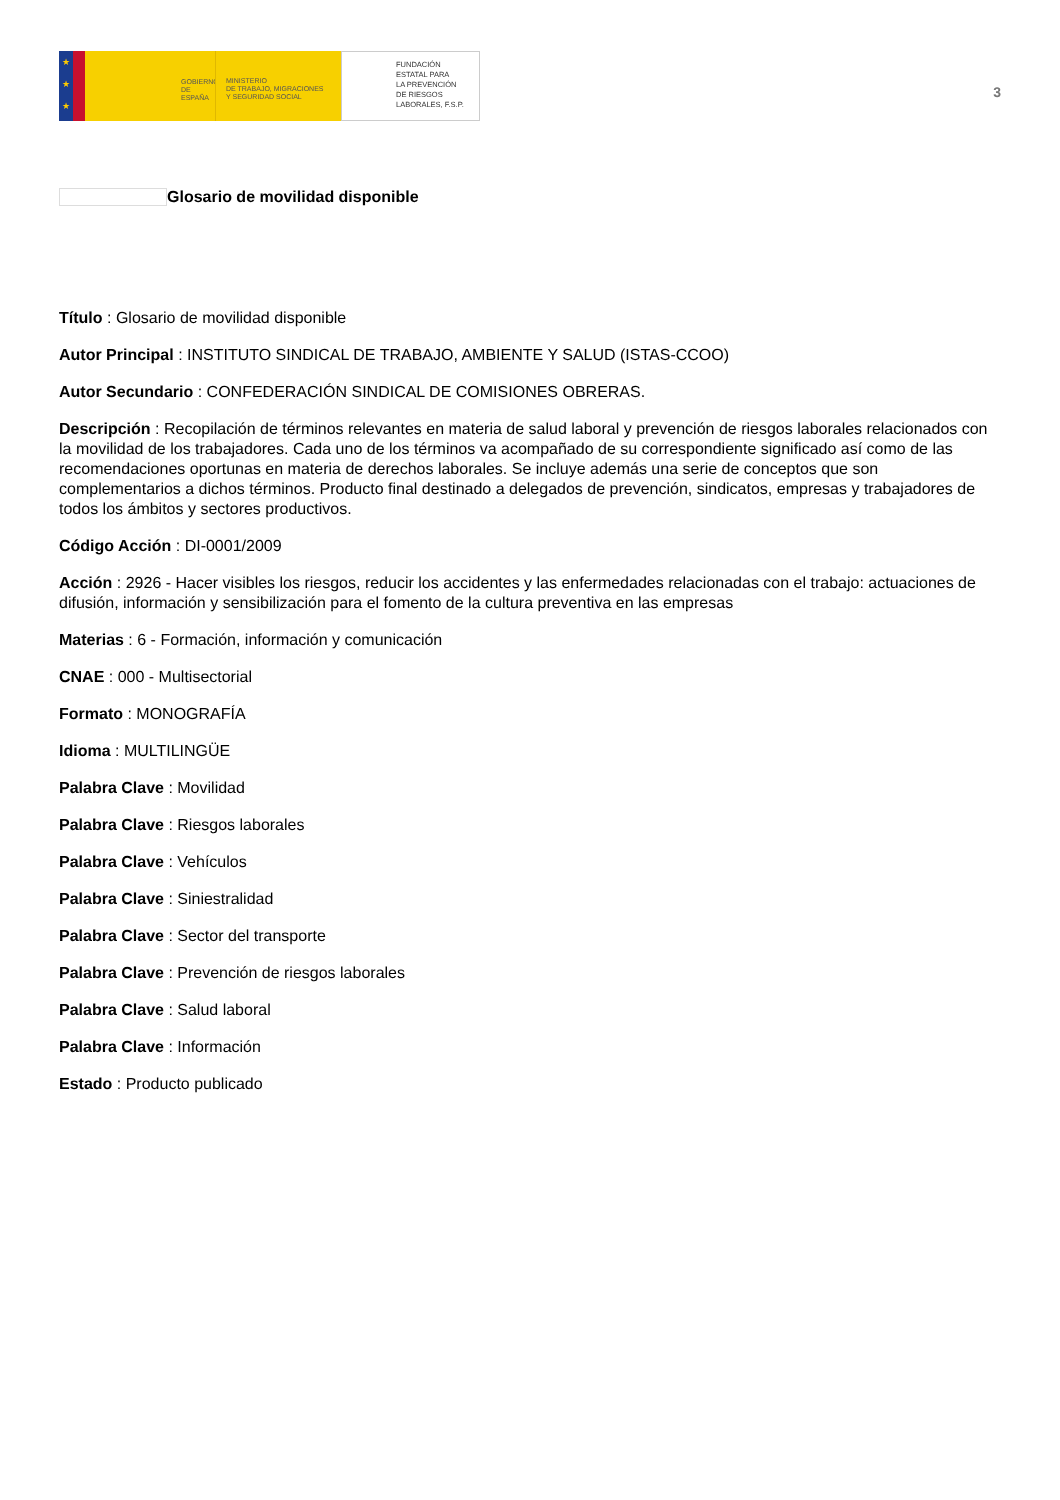★
★
★
GOBIERNO
DE ESPAÑA
MINISTERIO
DE TRABAJO, MIGRACIONES
Y SEGURIDAD SOCIAL
FUNDACIÓN
ESTATAL PARA
LA PREVENCIÓN
DE RIESGOS
LABORALES, F.S.P.
3
Glosario de movilidad disponible
Título : Glosario de movilidad disponible
Autor Principal : INSTITUTO SINDICAL DE TRABAJO, AMBIENTE Y SALUD (ISTAS-CCOO)
Autor Secundario : CONFEDERACIÓN SINDICAL DE COMISIONES OBRERAS.
Descripción : Recopilación de términos relevantes en materia de salud laboral y prevención de riesgos laborales relacionados con la movilidad de los trabajadores. Cada uno de los términos va acompañado de su correspondiente significado así como de las recomendaciones oportunas en materia de derechos laborales. Se incluye además una serie de conceptos que son complementarios a dichos términos. Producto final destinado a delegados de prevención, sindicatos, empresas y trabajadores de todos los ámbitos y sectores productivos.
Código Acción : DI-0001/2009
Acción : 2926 - Hacer visibles los riesgos, reducir los accidentes y las enfermedades relacionadas con el trabajo: actuaciones de difusión, información y sensibilización para el fomento de la cultura preventiva en las empresas
Materias : 6 - Formación, información y comunicación
CNAE : 000 - Multisectorial
Formato : MONOGRAFÍA
Idioma : MULTILINGÜE
Palabra Clave : Movilidad
Palabra Clave : Riesgos laborales
Palabra Clave : Vehículos
Palabra Clave : Siniestralidad
Palabra Clave : Sector del transporte
Palabra Clave : Prevención de riesgos laborales
Palabra Clave : Salud laboral
Palabra Clave : Información
Estado : Producto publicado